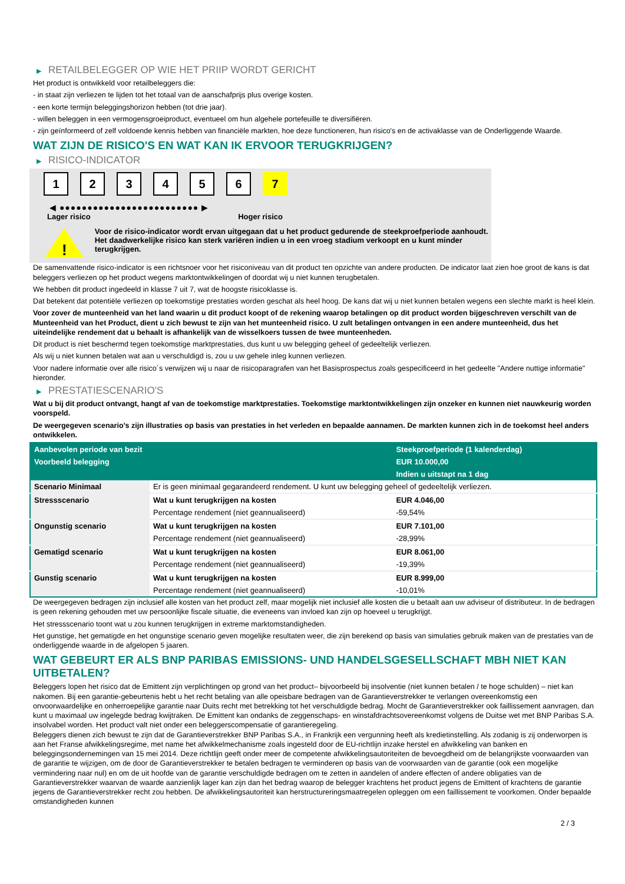▶ RETAILBELEGGER OP WIE HET PRIIP WORDT GERICHT
Het product is ontwikkeld voor retailbeleggers die:
- in staat zijn verliezen te lijden tot het totaal van de aanschafprijs plus overige kosten.
- een korte termijn beleggingshorizon hebben (tot drie jaar).
- willen beleggen in een vermogensgroeiproduct, eventueel om hun algehele portefeuille te diversifiëren.
- zijn geïnformeerd of zelf voldoende kennis hebben van financiële markten, hoe deze functioneren, hun risico's en de activaklasse van de Onderliggende Waarde.
WAT ZIJN DE RISICO'S EN WAT KAN IK ERVOOR TERUGKRIJGEN?
▶ RISICO-INDICATOR
1 2 3 4 5 6 7
◀ ●●●●●●●●●●●●●●●●●●●●●●●●● ▶
Lager risico Hoger risico
!
Voor de risico-indicator wordt ervan uitgegaan dat u het product gedurende de steekproefperiode aanhoudt.
Het daadwerkelijke risico kan sterk variëren indien u in een vroeg stadium verkoopt en u kunt minder terugkrijgen.
De samenvattende risico-indicator is een richtsnoer voor het risiconiveau van dit product ten opzichte van andere producten. De indicator laat zien hoe groot de kans is dat beleggers verliezen op het product wegens marktontwikkelingen of doordat wij u niet kunnen terugbetalen.
We hebben dit product ingedeeld in klasse 7 uit 7, wat de hoogste risicoklasse is.
Dat betekent dat potentiële verliezen op toekomstige prestaties worden geschat als heel hoog. De kans dat wij u niet kunnen betalen wegens een slechte markt is heel klein.
Voor zover de munteenheid van het land waarin u dit product koopt of de rekening waarop betalingen op dit product worden bijgeschreven verschilt van de Munteenheid van het Product, dient u zich bewust te zijn van het munteenheid risico. U zult betalingen ontvangen in een andere munteenheid, dus het uiteindelijke rendement dat u behaalt is afhankelijk van de wisselkoers tussen de twee munteenheden.
Dit product is niet beschermd tegen toekomstige marktprestaties, dus kunt u uw belegging geheel of gedeeltelijk verliezen.
Als wij u niet kunnen betalen wat aan u verschuldigd is, zou u uw gehele inleg kunnen verliezen.
Voor nadere informatie over alle risico´s verwijzen wij u naar de risicoparagrafen van het Basisprospectus zoals gespecificeerd in het gedeelte "Andere nuttige informatie" hieronder.
▶ PRESTATIESCENARIO'S
Wat u bij dit product ontvangt, hangt af van de toekomstige marktprestaties. Toekomstige marktontwikkelingen zijn onzeker en kunnen niet nauwkeurig worden voorspeld.
De weergegeven scenario’s zijn illustraties op basis van prestaties in het verleden en bepaalde aannamen. De markten kunnen zich in de toekomst heel anders ontwikkelen.
| Aanbevolen periode van bezit | | Steekproefperiode (1 kalenderdag) |
| --- | --- | --- |
| Voorbeeld belegging | | EUR 10.000,00 |
| | | Indien u uitstapt na 1 dag |
| Scenario Minimaal | Er is geen minimaal gegarandeerd rendement. U kunt uw belegging geheel of gedeeltelijk verliezen. | |
| Stressscenario | Wat u kunt terugkrijgen na kosten | EUR 4.046,00 |
| | Percentage rendement (niet geannualiseerd) | -59,54% |
| Ongunstig scenario | Wat u kunt terugkrijgen na kosten | EUR 7.101,00 |
| | Percentage rendement (niet geannualiseerd) | -28,99% |
| Gematigd scenario | Wat u kunt terugkrijgen na kosten | EUR 8.061,00 |
| | Percentage rendement (niet geannualiseerd) | -19,39% |
| Gunstig scenario | Wat u kunt terugkrijgen na kosten | EUR 8.999,00 |
| | Percentage rendement (niet geannualiseerd) | -10,01% |
De weergegeven bedragen zijn inclusief alle kosten van het product zelf, maar mogelijk niet inclusief alle kosten die u betaalt aan uw adviseur of distributeur. In de bedragen is geen rekening gehouden met uw persoonlijke fiscale situatie, die eveneens van invloed kan zijn op hoeveel u terugkrijgt.
Het stressscenario toont wat u zou kunnen terugkrijgen in extreme marktomstandigheden.
Het gunstige, het gematigde en het ongunstige scenario geven mogelijke resultaten weer, die zijn berekend op basis van simulaties gebruik maken van de prestaties van de onderliggende waarde in de afgelopen 5 jaaren.
WAT GEBEURT ER ALS BNP PARIBAS EMISSIONS- UND HANDELSGESELLSCHAFT MBH NIET KAN UITBETALEN?
Beleggers lopen het risico dat de Emittent zijn verplichtingen op grond van het product– bijvoorbeeld bij insolventie (niet kunnen betalen / te hoge schulden) – niet kan nakomen. Bij een garantie-gebeurtenis hebt u het recht betaling van alle opeisbare bedragen van de Garantieverstrekker te verlangen overeenkomstig een onvoorwaardelijke en onherroepelijke garantie naar Duits recht met betrekking tot het verschuldigde bedrag. Mocht de Garantieverstrekker ook faillissement aanvragen, dan kunt u maximaal uw ingelegde bedrag kwijtraken. De Emittent kan ondanks de zeggenschaps- en winstafdrachtsovereenkomst volgens de Duitse wet met BNP Paribas S.A. insolvabel worden. Het product valt niet onder een beleggerscompensatie of garantieregeling.
Beleggers dienen zich bewust te zijn dat de Garantieverstrekker BNP Paribas S.A., in Frankrijk een vergunning heeft als kredietinstelling. Als zodanig is zij onderworpen is aan het Franse afwikkelingsregime, met name het afwikkelmechanisme zoals ingesteld door de EU-richtlijn inzake herstel en afwikkeling van banken en beleggingsondernemingen van 15 mei 2014. Deze richtlijn geeft onder meer de competente afwikkelingsautoriteiten de bevoegdheid om de belangrijkste voorwaarden van de garantie te wijzigen, om de door de Garantieverstrekker te betalen bedragen te verminderen op basis van de voorwaarden van de garantie (ook een mogelijke vermindering naar nul) en om de uit hoofde van de garantie verschuldigde bedragen om te zetten in aandelen of andere effecten of andere obligaties van de Garantieverstrekker waarvan de waarde aanzienlijk lager kan zijn dan het bedrag waarop de belegger krachtens het product jegens de Emittent of krachtens de garantie jegens de Garantieverstrekker recht zou hebben. De afwikkelingsautoriteit kan herstructureringsmaatregelen opleggen om een faillissement te voorkomen. Onder bepaalde omstandigheden kunnen
2 / 3